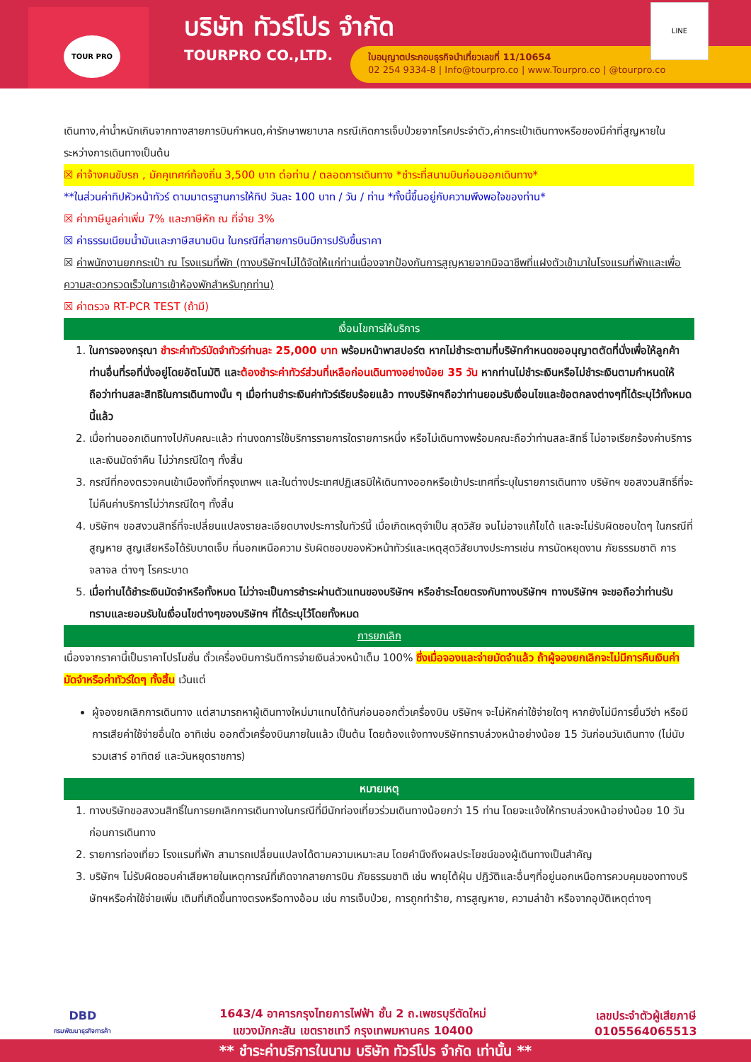TOUR PRO
บริษัท ทัวร์โปร จำกัด
TOURPRO CO.,LTD.
ใบอนุญาตประกอบธุรกิจนำเที่ยวเลขที่ 11/10654
02 254 9334-8 | Info@tourpro.co | www.Tourpro.co | @tourpro.co
LINE
เดินทาง,ค่าน้ำหนักเกินจากทางสายการบินกำหนด,ค่ารักษาพยาบาล กรณีเกิดการเจ็บป่วยจากโรคประจำตัว,ค่ากระเป๋าเดินทางหรือของมีค่าที่สูญหายในระหว่างการเดินทางเป็นต้น
☒ ค่าจ้างคนขับรถ , มัคคุเทศก์ท้องถิ่น 3,500 บาท ต่อท่าน / ตลอดการเดินทาง *ชำระที่สนามบินก่อนออกเดินทาง*
**ในส่วนค่าทิปหัวหน้าทัวร์ ตามมาตรฐานการให้ทิป วันละ 100 บาท / วัน / ท่าน *ทั้งนี้ขึ้นอยู่กับความพึงพอใจของท่าน*
☒ ค่าภาษีมูลค่าเพิ่ม 7% และภาษีหัก ณ ที่จ่าย 3%
☒ ค่าธรรมเนียมน้ำมันและภาษีสนามบิน ในกรณีที่สายการบินมีการปรับขึ้นราคา
☒ ค่าพนักงานยกกระเป๋า ณ โรงแรมที่พัก (ทางบริษัทฯไม่ได้จัดให้แก่ท่านเนื่องจากป้องกันการสูญหายจากมิจฉาชีพที่แฝงตัวเข้ามาในโรงแรมที่พักและเพื่อความสะดวกรวดเร็วในการเข้าห้องพักสำหรับทุกท่าน)
☒ ค่าตรวจ RT-PCR TEST (ถ้ามี)
เงื่อนไขการให้บริการ
1. ในการจองกรุณา ชำระค่าทัวร์มัดจำทัวร์ท่านละ 25,000 บาท พร้อมหน้าพาสปอร์ต หากไม่ชำระตามที่บริษัทกำหนดขออนุญาตตัดที่นั่งเพื่อให้ลูกค้าท่านอื่นที่รอที่นั่งอยู่โดยอัตโนมัติ และต้องชำระค่าทัวร์ส่วนที่เหลือก่อนเดินทางอย่างน้อย 35 วัน หากท่านไม่ชำระเงินหรือไม่ชำระเงินตามกำหนดให้ถือว่าท่านสละสิทธิในการเดินทางนั้น ๆ เมื่อท่านชำระเงินค่าทัวร์เรียบร้อยแล้ว ทางบริษัทฯถือว่าท่านยอมรับเงื่อนไขและข้อตกลงต่างๆที่ได้ระบุไว้ทั้งหมดนี้แล้ว
2. เมื่อท่านออกเดินทางไปกับคณะแล้ว ท่านงดการใช้บริการรายการใดรายการหนึ่ง หรือไม่เดินทางพร้อมคณะถือว่าท่านสละสิทธิ์ ไม่อาจเรียกร้องค่าบริการ และเงินมัดจำคืน ไม่ว่ากรณีใดๆ ทั้งสิ้น
3. กรณีที่กองตรวจคนเข้าเมืองทั้งที่กรุงเทพฯ และในต่างประเทศปฏิเสธมิให้เดินทางออกหรือเข้าประเทศที่ระบุในรายการเดินทาง บริษัทฯ ขอสงวนสิทธิ์ที่จะไม่คืนค่าบริการไม่ว่ากรณีใดๆ ทั้งสิ้น
4. บริษัทฯ ขอสงวนสิทธิ์ที่จะเปลี่ยนแปลงรายละเอียดบางประการในทัวร์นี้ เมื่อเกิดเหตุจำเป็น สุดวิสัย จนไม่อาจแก้ไขได้ และจะไม่รับผิดชอบใดๆ ในกรณีที่สูญหาย สูญเสียหรือได้รับบาดเจ็บ ที่นอกเหนือความ รับผิดชอบของหัวหน้าทัวร์และเหตุสุดวิสัยบางประการเช่น การนัดหยุดงาน ภัยธรรมชาติ การจลาจล ต่างๆ โรคระบาด
5. เมื่อท่านได้ชำระเงินมัดจำหรือทั้งหมด ไม่ว่าจะเป็นการชำระผ่านตัวแทนของบริษัทฯ หรือชำระโดยตรงกับทางบริษัทฯ ทางบริษัทฯ จะขอถือว่าท่านรับทราบและยอมรับในเงื่อนไขต่างๆของบริษัทฯ ที่ได้ระบุไว้โดยทั้งหมด
การยกเลิก
เนื่องจากราคานี้เป็นราคาโปรโมชั่น ตั๋วเครื่องบินการันตีการจ่ายเงินล่วงหน้าเต็ม 100% ซึ่งเมื่อจองและจ่ายมัดจำแล้ว ถ้าผู้จองยกเลิกจะไม่มีการคืนเงินค่ามัดจำหรือค่าทัวร์ใดๆ ทั้งสิ้น เว้นแต่
ผู้จองยกเลิกการเดินทาง แต่สามารถหาผู้เดินทางใหม่มาแทนได้ทันก่อนออกตั๋วเครื่องบิน บริษัทฯ จะไม่หักค่าใช้จ่ายใดๆ หากยังไม่มีการยื่นวีซ่า หรือมีการเสียค่าใช้จ่ายอื่นใด อาทิเช่น ออกตั๋วเครื่องบินภายในแล้ว เป็นต้น โดยต้องแจ้งทางบริษัททราบล่วงหน้าอย่างน้อย 15 วันก่อนวันเดินทาง (ไม่นับรวมเสาร์ อาทิตย์ และวันหยุดราชการ)
หมายเหตุ
1. ทางบริษัทขอสงวนสิทธิ์ในการยกเลิกการเดินทางในกรณีที่มีนักท่องเที่ยวร่วมเดินทางน้อยกว่า 15 ท่าน โดยจะแจ้งให้ทราบล่วงหน้าอย่างน้อย 10 วันก่อนการเดินทาง
2. รายการท่องเที่ยว โรงแรมที่พัก สามารถเปลี่ยนแปลงได้ตามความเหมาะสม โดยคำนึงถึงผลประโยชน์ของผู้เดินทางเป็นสำคัญ
3. บริษัทฯ ไม่รับผิดชอบค่าเสียหายในเหตุการณ์ที่เกิดจากสายการบิน ภัยธรรมชาติ เช่น พายุไต้ฝุ่น ปฏิวัติและอื่นๆที่อยู่นอกเหนือการควบคุมของทางบริษัทฯหรือค่าใช้จ่ายเพิ่ม เติมที่เกิดขึ้นทางตรงหรือทางอ้อม เช่น การเจ็บป่วย, การถูกทำร้าย, การสูญหาย, ความล่าช้า หรือจากอุบัติเหตุต่างๆ
DBD
กรมพัฒนาธุรกิจการค้า
1643/4 อาคารกรุงไทยการไฟฟ้า ชั้น 2 ถ.เพชรบุรีตัดใหม่
แขวงมักกะสัน เขตราชเทวี กรุงเทพมหานคร 10400
เลขประจำตัวผู้เสียภาษี
0105564065513
** ชำระค่าบริการในนาม บริษัท ทัวร์โปร จำกัด เท่านั้น **